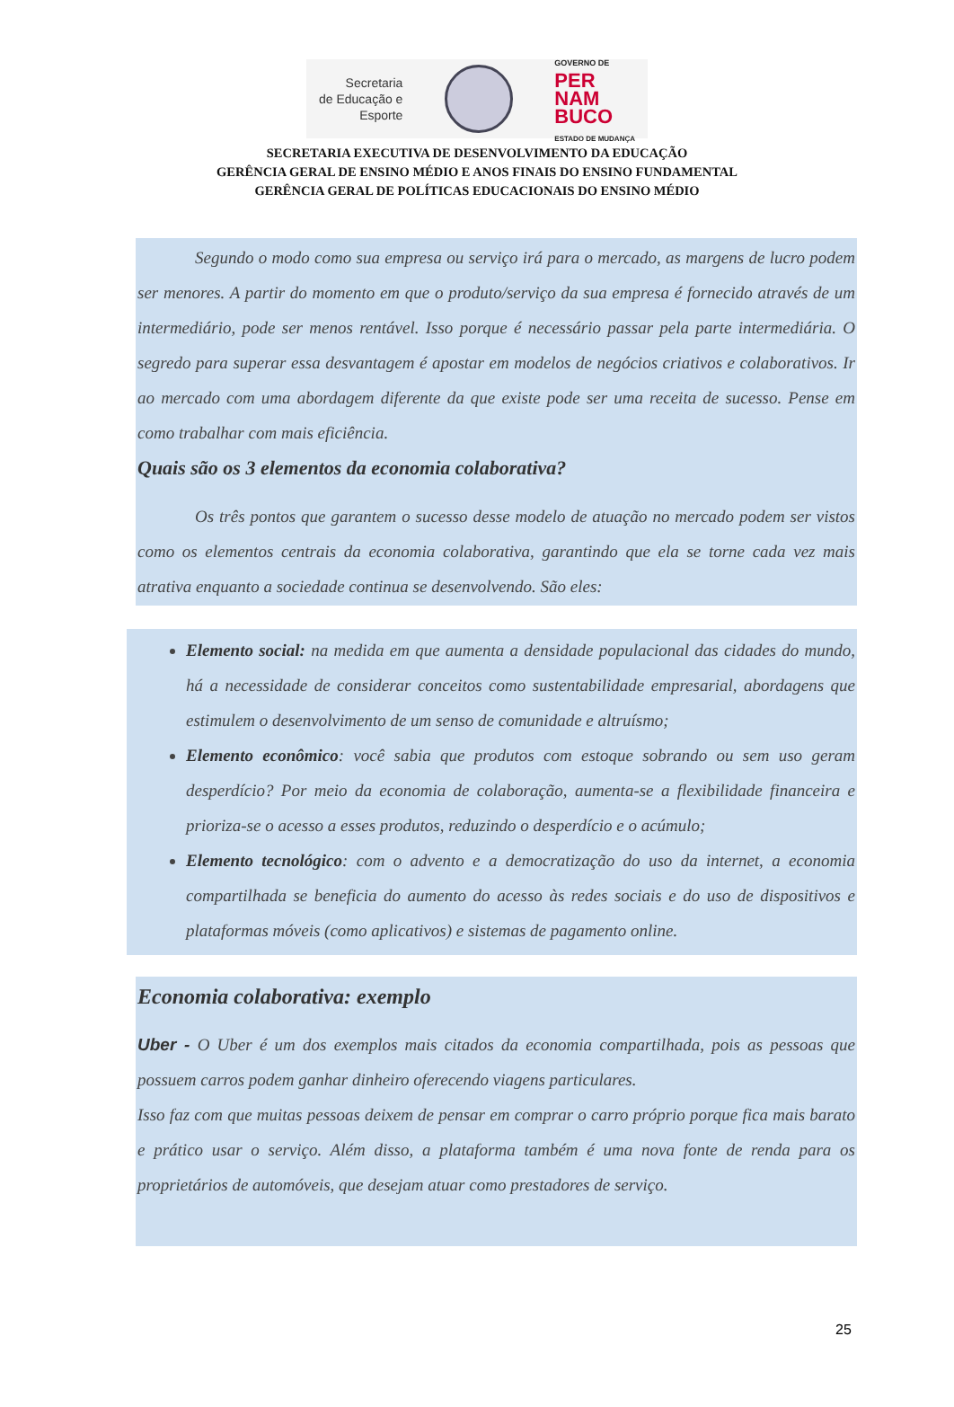Secretaria
de Educação e
Esporte
GOVERNO DE
PER
NAM
BUCO
ESTADO DE MUDANÇA
SECRETARIA EXECUTIVA DE DESENVOLVIMENTO DA EDUCAÇÃO
GERÊNCIA GERAL DE ENSINO MÉDIO E ANOS FINAIS DO ENSINO FUNDAMENTAL
GERÊNCIA GERAL DE POLÍTICAS EDUCACIONAIS DO ENSINO MÉDIO
Segundo o modo como sua empresa ou serviço irá para o mercado, as margens de lucro podem ser menores. A partir do momento em que o produto/serviço da sua empresa é fornecido através de um intermediário, pode ser menos rentável. Isso porque é necessário passar pela parte intermediária. O segredo para superar essa desvantagem é apostar em modelos de negócios criativos e colaborativos. Ir ao mercado com uma abordagem diferente da que existe pode ser uma receita de sucesso. Pense em como trabalhar com mais eficiência.
Quais são os 3 elementos da economia colaborativa?
Os três pontos que garantem o sucesso desse modelo de atuação no mercado podem ser vistos como os elementos centrais da economia colaborativa, garantindo que ela se torne cada vez mais atrativa enquanto a sociedade continua se desenvolvendo. São eles:
Elemento social: na medida em que aumenta a densidade populacional das cidades do mundo, há a necessidade de considerar conceitos como sustentabilidade empresarial, abordagens que estimulem o desenvolvimento de um senso de comunidade e altruísmo;
Elemento econômico: você sabia que produtos com estoque sobrando ou sem uso geram desperdício? Por meio da economia de colaboração, aumenta-se a flexibilidade financeira e prioriza-se o acesso a esses produtos, reduzindo o desperdício e o acúmulo;
Elemento tecnológico: com o advento e a democratização do uso da internet, a economia compartilhada se beneficia do aumento do acesso às redes sociais e do uso de dispositivos e plataformas móveis (como aplicativos) e sistemas de pagamento online.
Economia colaborativa: exemplo
Uber - O Uber é um dos exemplos mais citados da economia compartilhada, pois as pessoas que possuem carros podem ganhar dinheiro oferecendo viagens particulares.
Isso faz com que muitas pessoas deixem de pensar em comprar o carro próprio porque fica mais barato e prático usar o serviço. Além disso, a plataforma também é uma nova fonte de renda para os proprietários de automóveis, que desejam atuar como prestadores de serviço.
25